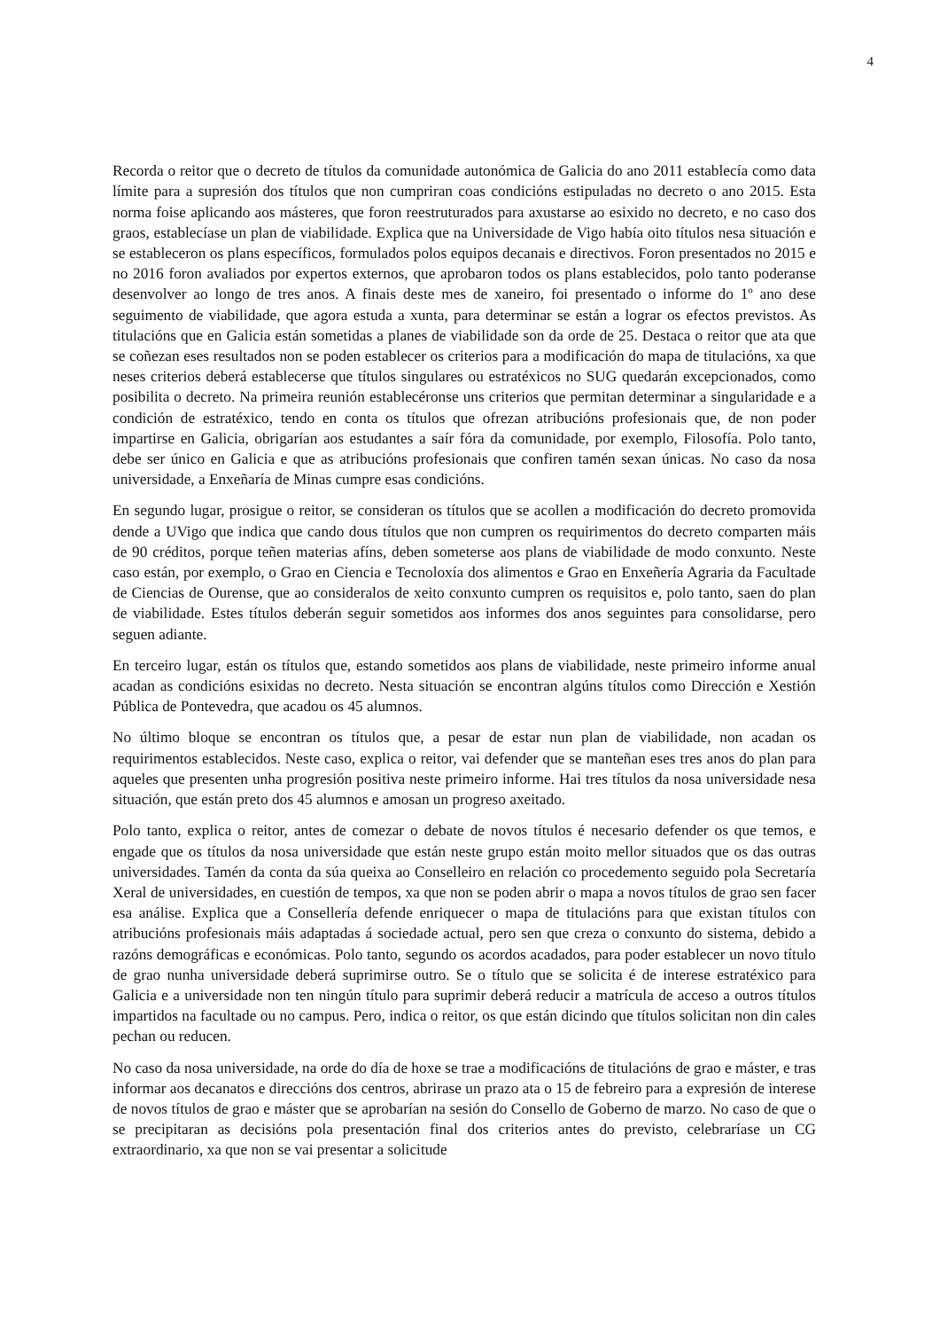4
Recorda o reitor que o decreto de títulos da comunidade autonómica de Galicia do ano 2011 establecía como data límite para a supresión dos títulos que non cumpriran coas condicións estipuladas no decreto o ano 2015. Esta norma foise aplicando aos másteres, que foron reestruturados para axustarse ao esixido no decreto, e no caso dos graos, establecíase un plan de viabilidade. Explica que na Universidade de Vigo había oito títulos nesa situación e se estableceron os plans específicos, formulados polos equipos decanais e directivos. Foron presentados no 2015 e no 2016 foron avaliados por expertos externos, que aprobaron todos os plans establecidos, polo tanto poderanse desenvolver ao longo de tres anos. A finais deste mes de xaneiro, foi presentado o informe do 1º ano dese seguimento de viabilidade, que agora estuda a xunta, para determinar se están a lograr os efectos previstos. As titulacións que en Galicia están sometidas a planes de viabilidade son da orde de 25. Destaca o reitor que ata que se coñezan eses resultados non se poden establecer os criterios para a modificación do mapa de titulacións, xa que neses criterios deberá establecerse que títulos singulares ou estratéxicos no SUG quedarán excepcionados, como posibilita o decreto. Na primeira reunión establecéronse uns criterios que permitan determinar a singularidade e a condición de estratéxico, tendo en conta os títulos que ofrezan atribucións profesionais que, de non poder impartirse en Galicia, obrigarían aos estudantes a saír fóra da comunidade, por exemplo, Filosofía. Polo tanto, debe ser único en Galicia e que as atribucións profesionais que confiren tamén sexan únicas. No caso da nosa universidade, a Enxeñaría de Minas cumpre esas condicións.
En segundo lugar, prosigue o reitor, se consideran os títulos que se acollen a modificación do decreto promovida dende a UVigo que indica que cando dous títulos que non cumpren os requirimentos do decreto comparten máis de 90 créditos, porque teñen materias afíns, deben someterse aos plans de viabilidade de modo conxunto. Neste caso están, por exemplo, o Grao en Ciencia e Tecnoloxía dos alimentos e Grao en Enxeñería Agraria da Facultade de Ciencias de Ourense, que ao consideralos de xeito conxunto cumpren os requisitos e, polo tanto, saen do plan de viabilidade. Estes títulos deberán seguir sometidos aos informes dos anos seguintes para consolidarse, pero seguen adiante.
En terceiro lugar, están os títulos que, estando sometidos aos plans de viabilidade, neste primeiro informe anual acadan as condicións esixidas no decreto. Nesta situación se encontran algúns títulos como Dirección e Xestión Pública de Pontevedra, que acadou os 45 alumnos.
No último bloque se encontran os títulos que, a pesar de estar nun plan de viabilidade, non acadan os requirimentos establecidos. Neste caso, explica o reitor, vai defender que se manteñan eses tres anos do plan para aqueles que presenten unha progresión positiva neste primeiro informe. Hai tres títulos da nosa universidade nesa situación, que están preto dos 45 alumnos e amosan un progreso axeitado.
Polo tanto, explica o reitor, antes de comezar o debate de novos títulos é necesario defender os que temos, e engade que os títulos da nosa universidade que están neste grupo están moito mellor situados que os das outras universidades. Tamén da conta da súa queixa ao Conselleiro en relación co procedemento seguido pola Secretaría Xeral de universidades, en cuestión de tempos, xa que non se poden abrir o mapa a novos títulos de grao sen facer esa análise. Explica que a Consellería defende enriquecer o mapa de titulacións para que existan títulos con atribucións profesionais máis adaptadas á sociedade actual, pero sen que creza o conxunto do sistema, debido a razóns demográficas e económicas. Polo tanto, segundo os acordos acadados, para poder establecer un novo título de grao nunha universidade deberá suprimirse outro. Se o título que se solicita é de interese estratéxico para Galicia e a universidade non ten ningún título para suprimir deberá reducir a matrícula de acceso a outros títulos impartidos na facultade ou no campus. Pero, indica o reitor, os que están dicindo que títulos solicitan non din cales pechan ou reducen.
No caso da nosa universidade, na orde do día de hoxe se trae a modificacións de titulacións de grao e máster, e tras informar aos decanatos e direccións dos centros, abrirase un prazo ata o 15 de febreiro para a expresión de interese de novos títulos de grao e máster que se aprobarían na sesión do Consello de Goberno de marzo. No caso de que o se precipitaran as decisións pola presentación final dos criterios antes do previsto, celebraríase un CG extraordinario, xa que non se vai presentar a solicitude